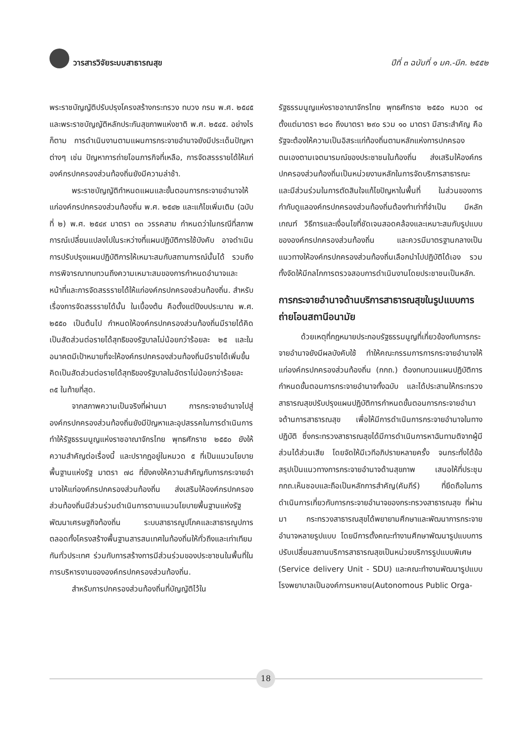วารสารวิจัยระบบสาธารณสุข ปีที่ ๓ ฉบับที่ ๑ มค.-มีค. ๒๕๕๒
พระราชบัญญัติปรับปรุงโครงสร้างกระทรวง ทบวง กรม พ.ศ. ๒๕๔๕ และพระราชบัญญัติหลักประกันสุขภาพแห่งชาติ พ.ศ. ๒๕๔๕. อย่างไรก็ตาม การดำเนินงานตามแผนการกระจายอำนาจยังมีประเด็นปัญหาต่างๆ เช่น ปัญหาการถ่ายโอนภารกิจที่เหลือ, การจัดสรรรายได้ให้แก่องค์กรปกครองส่วนท้องถิ่นยังมีความล่าช้า.
พระราชบัญญัติกำหนดแผนและขั้นตอนการกระจายอำนาจให้แก่องค์กรปกครองส่วนท้องถิ่น พ.ศ. ๒๕๔๒ และแก้ไขเพิ่มเติม (ฉบับที่ ๒) พ.ศ. ๒๕๔๙ มาตรา ๓๓ วรรคสาม กำหนดว่าในกรณีที่สภาพการณ์เปลี่ยนแปลงไปในระหว่างที่แผนปฏิบัติการใช้บังคับ อาจดำเนินการปรับปรุงแผนปฏิบัติการให้เหมาะสมกับสถานการณ์นั้นได้ รวมถึงการพิจารณาทบทวนถึงความเหมาะสมของการกำหนดอำนาจและหน้าที่และการจัดสรรรายได้ให้แก่องค์กรปกครองส่วนท้องถิ่น. สำหรับเรื่องการจัดสรรรายได้นั้น ในเบื้องต้น คือตั้งแต่ปีงบประมาณ พ.ศ. ๒๕๕๐ เป็นต้นไป กำหนดให้องค์กรปกครองส่วนท้องถิ่นมีรายได้คิดเป็นสัดส่วนต่อรายได้สุทธิของรัฐบาลไม่น้อยกว่าร้อยละ ๒๕ และในอนาคตมีเป้าหมายที่จะให้องค์กรปกครองส่วนท้องถิ่นมีรายได้เพิ่มขึ้นคิดเป็นสัดส่วนต่อรายได้สุทธิของรัฐบาลในอัตราไม่น้อยกว่าร้อยละ ๓๕ ในท้ายที่สุด.
จากสภาพความเป็นจริงที่ผ่านมา การกระจายอำนาจไปสู่องค์กรปกครองส่วนท้องถิ่นยังมีปัญหาและอุปสรรคในการดำเนินการ ทำให้รัฐธรรมนูญแห่งราชอาณาจักรไทย พุทธศักราช ๒๕๕๐ ยังให้ความสำคัญต่อเรื่องนี้ และปรากฏอยู่ในหมวด ๕ ที่เป็นแนวนโยบายพื้นฐานแห่งรัฐ มาตรา ๗๘ ที่ยังคงให้ความสำคัญกับการกระจายอำนาจให้แก่องค์กรปกครองส่วนท้องถิ่น ส่งเสริมให้องค์กรปกครองส่วนท้องถิ่นมีส่วนร่วมดำเนินการตามแนวนโยบายพื้นฐานแห่งรัฐ พัฒนาเศรษฐกิจท้องถิ่น ระบบสาธารณูปโภคและสาธารณูปการ ตลอดทั้งโครงสร้างพื้นฐานสารสนเทศในท้องถิ่นให้ทั่วถึงและเท่าเทียมกันทั่วประเทศ ร่วมกับการสร้างการมีส่วนร่วมของประชาชนในพื้นที่ในการบริหารงานขององค์กรปกครองส่วนท้องถิ่น.
สำหรับการปกครองส่วนท้องถิ่นที่บัญญัติไว้ใน
รัฐธรรมนูญแห่งราชอาณาจักรไทย พุทธศักราช ๒๕๕๐ หมวด ๑๔ ตั้งแต่มาตรา ๒๘๑ ถึงมาตรา ๒๙๐ รวม ๑๐ มาตรา มีสาระสำคัญ คือ รัฐจะต้องให้ความเป็นอิสระแก่ท้องถิ่นตามหลักแห่งการปกครองตนเองตามเจตนารมณ์ของประชาชนในท้องถิ่น ส่งเสริมให้องค์กรปกครองส่วนท้องถิ่นเป็นหน่วยงานหลักในการจัดบริการสาธารณะ และมีส่วนร่วมในการตัดสินใจแก้ไขปัญหาในพื้นที่ ในส่วนของการกำกับดูแลองค์กรปกครองส่วนท้องถิ่นต้องทำเท่าที่จำเป็น มีหลักเกณฑ์ วิธีการและเงื่อนไขที่ชัดเจนสอดคล้องและเหมาะสมกับรูปแบบขององค์กรปกครองส่วนท้องถิ่น และควรมีมาตรฐานกลางเป็นแนวทางให้องค์กรปกครองส่วนท้องถิ่นเลือกนำไปปฏิบัติได้เอง รวมทั้งจัดให้มีกลไกการตรวจสอบการดำเนินงานโดยประชาชนเป็นหลัก.
การกระจายอำนาจด้านบริการสาธารณสุขในรูปแบบการถ่ายโอนสถานีอนามัย
ด้วยเหตุที่กฎหมายประกอบรัฐธรรมนูญที่เกี่ยวข้องกับการกระจายอำนาจยังมีผลบังคับใช้ ทำให้คณะกรรมการการกระจายอำนาจให้แก่องค์กรปกครองส่วนท้องถิ่น (กกถ.) ต้องทบทวนแผนปฏิบัติการกำหนดขั้นตอนการกระจายอำนาจทั้งฉบับ และได้ประสานให้กระทรวงสาธารณสุขปรับปรุงแผนปฏิบัติการกำหนดขั้นตอนการกระจายอำนาจด้านการสาธารณสุข เพื่อให้มีการดำเนินการกระจายอำนาจในทางปฏิบัติ ซึ่งกระทรวงสาธารณสุขได้มีการดำเนินการหาฉันทามติจากผู้มีส่วนได้ส่วนเสีย โดยจัดให้มีเวทีอภิปรายหลายครั้ง จนกระทั่งได้ข้อสรุปเป็นแนวทางการกระจายอำนาจด้านสุขภาพ เสนอให้ที่ประชุม กกถ.เห็นชอบและถือเป็นหลักการสำคัญ(คัมภีร์) ที่ยึดถือในการดำเนินการเกี่ยวกับการกระจายอำนาจของกระทรวงสาธารณสุข ที่ผ่านมา กระทรวงสาธารณสุขได้พยายามศึกษาและพัฒนาการกระจายอำนาจหลายรูปแบบ โดยมีการตั้งคณะทำงานศึกษาพัฒนารูปแบบการปรับเปลี่ยนสถานบริการสาธารณสุขเป็นหน่วยบริการรูปแบบพิเศษ (Service delivery Unit - SDU) และคณะทำงานพัฒนารูปแบบโรงพยาบาลเป็นองค์การมหาชน(Autonomous Public Orga-
18